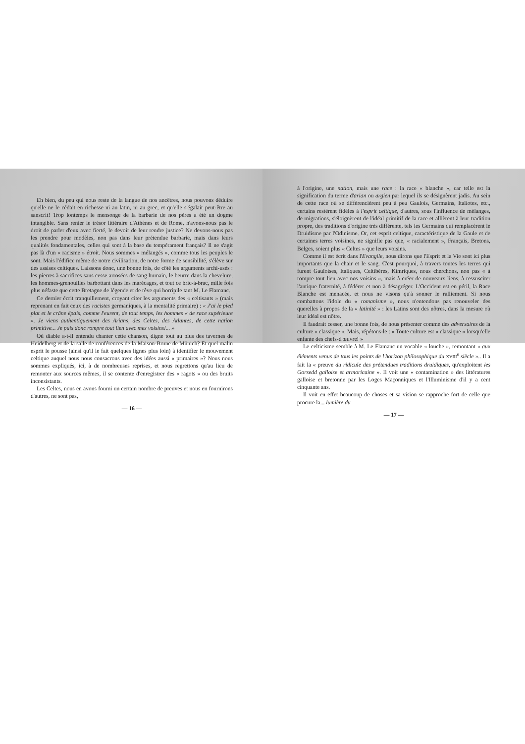Eh bien, du peu qui nous reste de la langue de nos ancêtres, nous pouvons déduire qu'elle ne le cédait en richesse ni au latin, ni au grec, et qu'elle s'égalait peut-être au sanscrit! Trop lontemps le mensonge de la barbarie de nos pères a été un dogme intangible. Sans renier le trésor littéraire d'Athènes et de Rome, n'avons-nous pas le droit de parler d'eux avec fierté, le devoir de leur rendre justice? Ne devons-nous pas les prendre pour modèles, non pas dans leur prétendue barbarie, mais dans leurs qualités fondamentales, celles qui sont à la base du tempérament français? Il ne s'agit pas là d'un « racisme » étroit. Nous sommes « mélangés », comme tous les peuples le sont. Mais l'édifice même de notre civilisation, de notre forme de sensibilité, s'élève sur des assises celtiques. Laissons donc, une bonne fois, de côté les arguments archi-usés : les pierres à sacrifices sans cesse arrosées de sang humain, le beurre dans la chevelure, les hommes-grenouilles barbottant dans les marécages, et tout ce bric-à-brac, mille fois plus néfaste que cette Bretagne de légende et de rêve qui horripile tant M. Le Flamanc.
Ce dernier écrit tranquillement, croyant citer les arguments des « celtisants » (mais reprenant en fait ceux des racistes germaniques, à la mentalité primaire) : « J'ai le pied plat et le crâne épais, comme l'eurent, de tout temps, les hommes « de race supérieure ». Je viens authentiquement des Arians, des Celtes, des Atlantes, de cette nation primitive... Je puis donc rompre tout lien avec mes voisins!... »
Où diable a-t-il entendu chanter cette chanson, digne tout au plus des tavernes de Heidelberg et de la salle de conférences de la Maison-Brune de Münich? Et quel malin esprit le pousse (ainsi qu'il le fait quelques lignes plus loin) à identifier le mouvement celtique auquel nous nous consacrons avec des idées aussi « primaires »? Nous nous sommes expliqués, ici, à de nombreuses reprises, et nous regrettons qu'au lieu de remonter aux sources mêmes, il se contente d'enregistrer des « ragots » ou des bruits inconsistants.
Les Celtes, nous en avons fourni un certain nombre de preuves et nous en fournirons d'autres, ne sont pas,
— 16 —
à l'origine, une nation, mais une race : la race « blanche », car telle est la signification du terme d'arian ou argien par lequel ils se désignèrent jadis. Au sein de cette race où se différencièrent peu à peu Gaulois, Germains, Italiotes, etc., certains restèrent fidèles à l'esprit celtique, d'autres, sous l'influence de mélanges, de migrations, s'éloignèrent de l'idéal primitif de la race et allièrent à leur tradition propre, des traditions d'origine très différente, tels les Germains qui remplacèrent le Druidisme par l'Odinisme. Or, cet esprit celtique, caractéristique de la Gaule et de certaines terres voisines, ne signifie pas que, « racialement », Français, Bretons, Belges, soient plus « Celtes » que leurs voisins.
Comme il est écrit dans l'Evangile, nous dirons que l'Esprit et la Vie sont ici plus importants que la chair et le sang. C'est pourquoi, à travers toutes les terres qui furent Gauloises, Italiques, Celtibères, Kimriques, nous cherchons, non pas « à rompre tout lien avec nos voisins », mais à créer de nouveaux liens, à ressusciter l'antique fraternité, à fédérer et non à désagréger. L'Occident est en péril, la Race Blanche est menacée, et nous ne visons qu'à sonner le ralliement. Si nous combattons l'idole du « romanisme », nous n'entendons pas renouveler des querelles à propos de la « latinité » : les Latins sont des nôtres, dans la mesure où leur idéal est nôtre.
Il faudrait cesser, une bonne fois, de nous présenter comme des adversaires de la culture « classique ». Mais, répétons-le : « Toute culture est « classique » lorsqu'elle enfante des chefs-d'œuvre! »
Le celticisme semble à M. Le Flamanc un vocable « louche », remontant « aux éléments venus de tous les points de l'horizon philosophique du XVIII<sup>e</sup> siècle ».. Il a fait la « preuve du ridicule des prétendues traditions druidiques, qu'exploitent les Gorsedd galloise et armoricaine ». Il voit une « contamination » des littératures galloise et bretonne par les Loges Maçonniques et l'Illuminisme d'il y a cent cinquante ans.
Il voit en effet beaucoup de choses et sa vision se rapproche fort de celle que procure la... lumière du
— 17 —